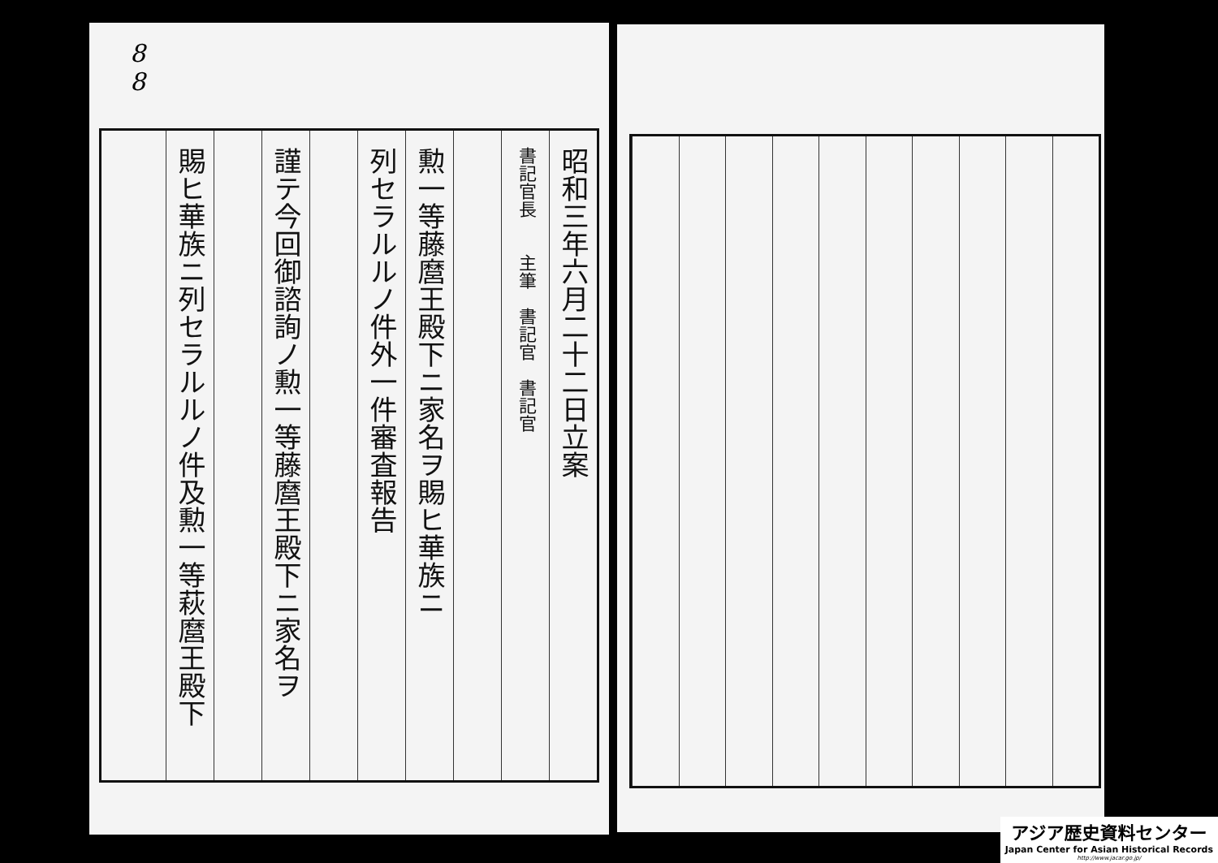8
8
昭和三年六月二十二日立案
書記官長　　主筆　書記官　書記官
勲一等藤麿王殿下ニ家名ヲ賜ヒ華族ニ
列セラルルノ件外一件審査報告
謹テ今回御諮詢ノ勲一等藤麿王殿下ニ家名ヲ
賜ヒ華族ニ列セラルルノ件及勲一等萩麿王殿下
アジア歴史資料センター
Japan Center for Asian Historical Records
http://www.jacar.go.jp/